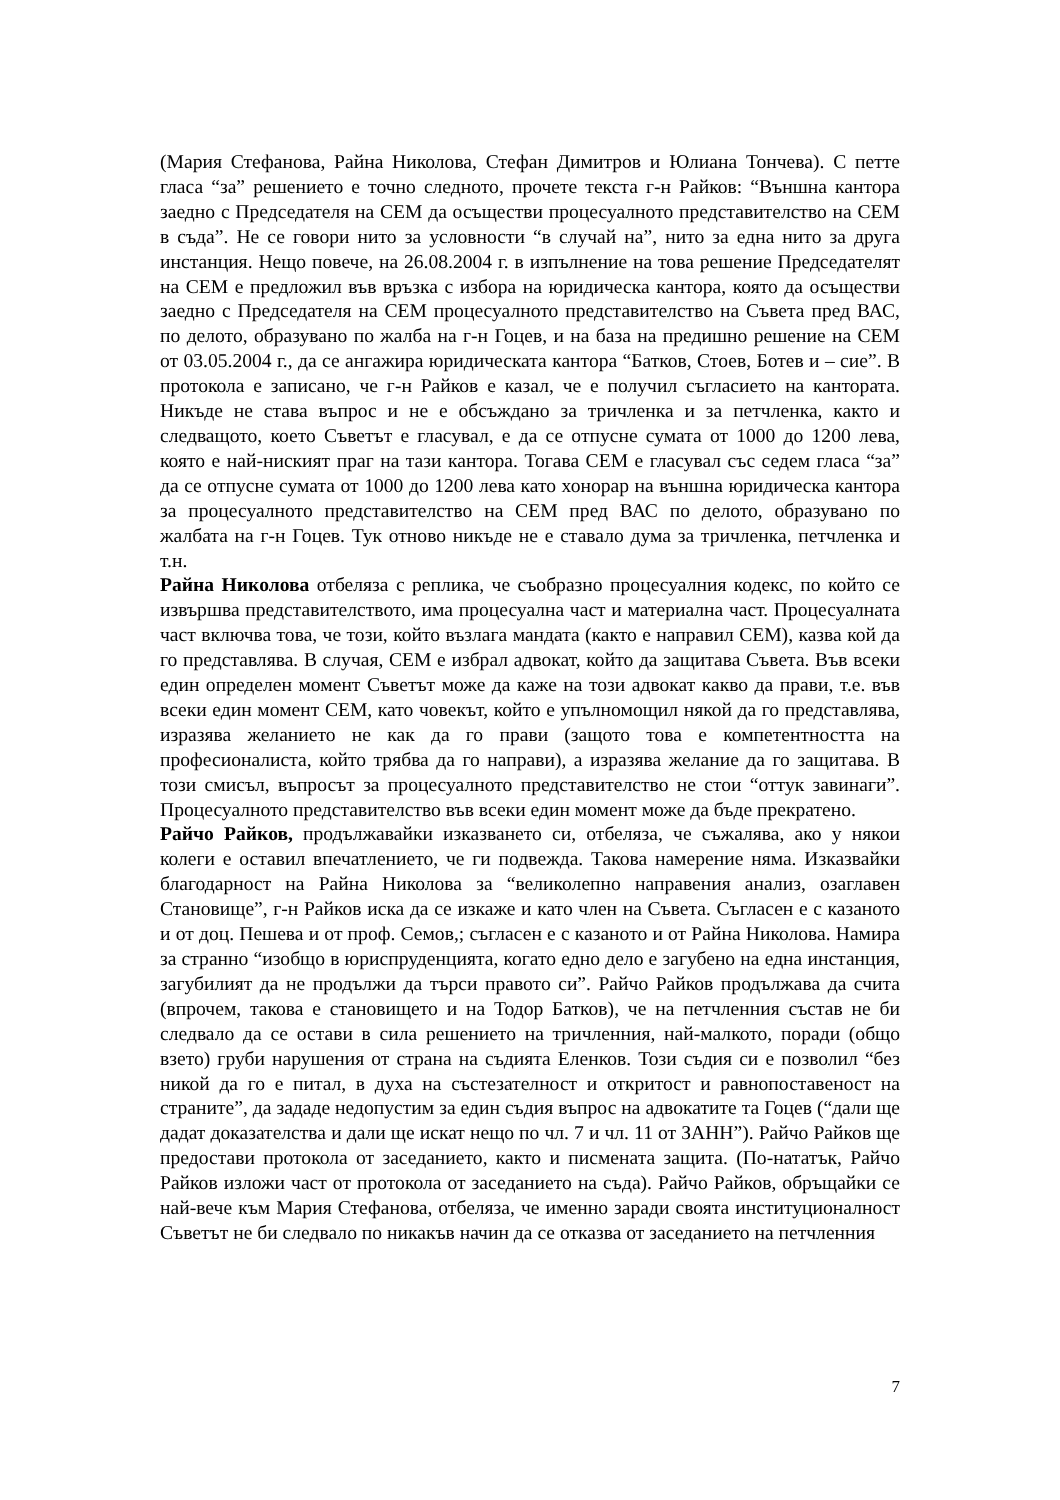(Мария Стефанова, Райна Николова, Стефан Димитров и Юлиана Тончева). С петте гласа “за” решението е точно следното, прочете текста г-н Райков: “Външна кантора заедно с Председателя на СЕМ да осъществи процесуалното представителство на СЕМ в съда”. Не се говори нито за условности “в случай на”, нито за една нито за друга инстанция. Нещо повече, на 26.08.2004 г. в изпълнение на това решение Председателят на СЕМ е предложил във връзка с избора на юридическа кантора, която да осъществи заедно с Председателя на СЕМ процесуалното представителство на Съвета пред ВАС, по делото, образувано по жалба на г-н Гоцев, и на база на предишно решение на СЕМ от 03.05.2004 г., да се ангажира юридическата кантора “Батков, Стоев, Ботев и – сие”. В протокола е записано, че г-н Райков е казал, че е получил съгласието на кантората. Никъде не става въпрос и не е обсъждано за тричленка и за петчленка, както и следващото, което Съветът е гласувал, е да се отпусне сумата от 1000 до 1200 лева, която е най-ниският праг на тази кантора. Тогава СЕМ е гласувал със седем гласа “за” да се отпусне сумата от 1000 до 1200 лева като хонорар на външна юридическа кантора за процесуалното представителство на СЕМ пред ВАС по делото, образувано по жалбата на г-н Гоцев. Тук отново никъде не е ставало дума за тричленка, петчленка и т.н.
Райна Николова отбеляза с реплика, че съобразно процесуалния кодекс, по който се извършва представителството, има процесуална част и материална част. Процесуалната част включва това, че този, който възлага мандата (както е направил СЕМ), казва кой да го представлява. В случая, СЕМ е избрал адвокат, който да защитава Съвета. Във всеки един определен момент Съветът може да каже на този адвокат какво да прави, т.е. във всеки един момент СЕМ, като човекът, който е упълномощил някой да го представлява, изразява желанието не как да го прави (защото това е компетентността на професионалиста, който трябва да го направи), а изразява желание да го защитава. В този смисъл, въпросът за процесуалното представителство не стои “оттук завинаги”. Процесуалното представителство във всеки един момент може да бъде прекратено.
Райчо Райков, продължавайки изказването си, отбеляза, че съжалява, ако у някои колеги е оставил впечатлението, че ги подвежда. Такова намерение няма. Изказвайки благодарност на Райна Николова за “великолепно направения анализ, озаглавен Становище”, г-н Райков иска да се изкаже и като член на Съвета. Съгласен е с казаното и от доц. Пешева и от проф. Семов,; съгласен е с казаното и от Райна Николова. Намира за странно “изобщо в юриспруденцията, когато едно дело е загубено на една инстанция, загубилият да не продължи да търси правото си”. Райчо Райков продължава да счита (впрочем, такова е становището и на Тодор Батков), че на петчленния състав не би следвало да се остави в сила решението на тричленния, най-малкото, поради (общо взето) груби нарушения от страна на съдията Еленков. Този съдия си е позволил “без никой да го е питал, в духа на състезателност и откритост и равнопоставеност на страните”, да зададе недопустим за един съдия въпрос на адвокатите та Гоцев (“дали ще дадат доказателства и дали ще искат нещо по чл. 7 и чл. 11 от ЗАНН”). Райчо Райков ще предостави протокола от заседанието, както и писмената защита. (По-нататък, Райчо Райков изложи част от протокола от заседанието на съда). Райчо Райков, обръщайки се най-вече към Мария Стефанова, отбеляза, че именно заради своята институционалност Съветът не би следвало по никакъв начин да се отказва от заседанието на петчленния
7